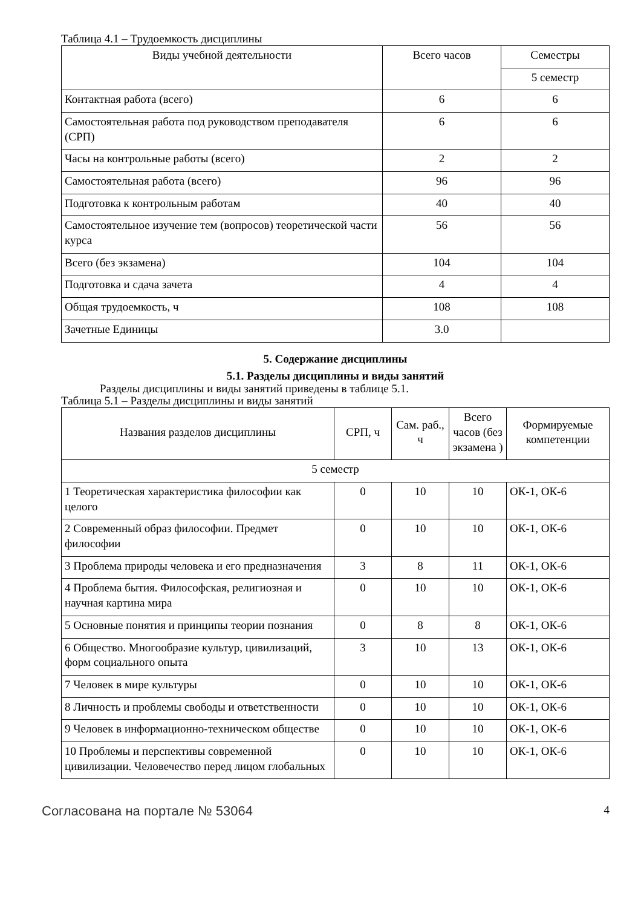Таблица 4.1 – Трудоемкость дисциплины
| Виды учебной деятельности | Всего часов | Семестры |
| --- | --- | --- |
| | | 5 семестр |
| Контактная работа (всего) | 6 | 6 |
| Самостоятельная работа под руководством преподавателя (СРП) | 6 | 6 |
| Часы на контрольные работы (всего) | 2 | 2 |
| Самостоятельная работа (всего) | 96 | 96 |
| Подготовка к контрольным работам | 40 | 40 |
| Самостоятельное изучение тем (вопросов) теоретической части курса | 56 | 56 |
| Всего (без экзамена) | 104 | 104 |
| Подготовка и сдача зачета | 4 | 4 |
| Общая трудоемкость, ч | 108 | 108 |
| Зачетные Единицы | 3.0 | |
5. Содержание дисциплины
5.1. Разделы дисциплины и виды занятий
Разделы дисциплины и виды занятий приведены в таблице 5.1.
Таблица 5.1 – Разделы дисциплины и виды занятий
| Названия разделов дисциплины | СРП, ч | Сам. раб., ч | Всего часов (без экзамена ) | Формируемые компетенции |
| --- | --- | --- | --- | --- |
| 5 семестр | | | | |
| 1 Теоретическая характеристика философии как целого | 0 | 10 | 10 | ОК-1, ОК-6 |
| 2 Современный образ философии. Предмет философии | 0 | 10 | 10 | ОК-1, ОК-6 |
| 3 Проблема природы человека и его предназначения | 3 | 8 | 11 | ОК-1, ОК-6 |
| 4 Проблема бытия. Философская, религиозная и научная картина мира | 0 | 10 | 10 | ОК-1, ОК-6 |
| 5 Основные понятия и принципы теории познания | 0 | 8 | 8 | ОК-1, ОК-6 |
| 6 Общество. Многообразие культур, цивилизаций, форм социального опыта | 3 | 10 | 13 | ОК-1, ОК-6 |
| 7 Человек в мире культуры | 0 | 10 | 10 | ОК-1, ОК-6 |
| 8 Личность и проблемы свободы и ответственности | 0 | 10 | 10 | ОК-1, ОК-6 |
| 9 Человек в информационно-техническом обществе | 0 | 10 | 10 | ОК-1, ОК-6 |
| 10 Проблемы и перспективы современной цивилизации. Человечество перед лицом глобальных | 0 | 10 | 10 | ОК-1, ОК-6 |
Согласована на портале № 53064 4